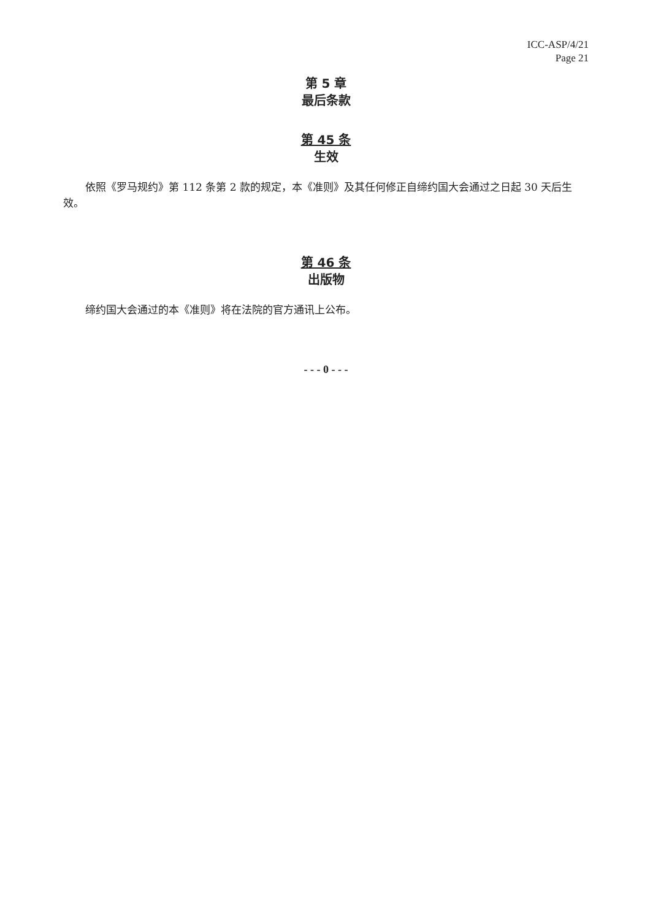ICC-ASP/4/21
Page 21
第 5 章
最后条款
第 45 条
生效
依照《罗马规约》第 112 条第 2 款的规定，本《准则》及其任何修正自缔约国大会通过之日起 30 天后生效。
第 46 条
出版物
缔约国大会通过的本《准则》将在法院的官方通讯上公布。
- - - 0 - - -